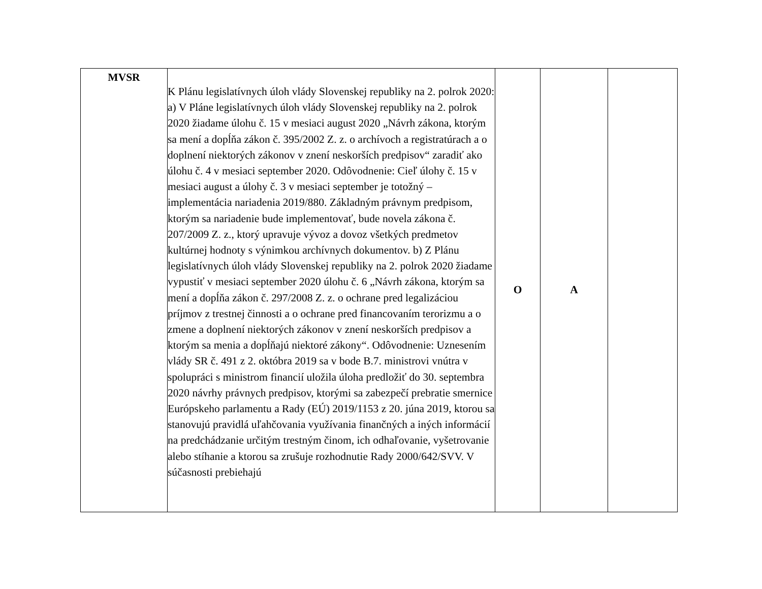| MVSR | K Plánu legislatívnych úloh vlády Slovenskej republiky na 2. polrok 2020: a) V Pláne legislatívnych úloh vlády Slovenskej republiky na 2. polrok 2020 žiadame úlohu č. 15 v mesiaci august 2020 „Návrh zákona, ktorým sa mení a dopĺňa zákon č. 395/2002 Z. z. o archívoch a registratúrach a o doplnení niektorých zákonov v znení neskorších predpisov“ zaradiť ako úlohu č. 4 v mesiaci september 2020. Odôvodnenie: Cieľ úlohy č. 15 v mesiaci august a úlohy č. 3 v mesiaci september je totožný – implementácia nariadenia 2019/880. Základným právnym predpisom, ktorým sa nariadenie bude implementovať, bude novela zákona č. 207/2009 Z. z., ktorý upravuje vývoz a dovoz všetkých predmetov kultúrnej hodnoty s výnimkou archívnych dokumentov. b) Z Plánu legislatívnych úloh vlády Slovenskej republiky na 2. polrok 2020 žiadame vypustiť v mesiaci september 2020 úlohu č. 6 „Návrh zákona, ktorým sa mení a dopĺňa zákon č. 297/2008 Z. z. o ochrane pred legalizáciou príjmov z trestnej činnosti a o ochrane pred financovaním terorizmu a o zmene a doplnení niektorých zákonov v znení neskorších predpisov a ktorým sa menia a dopĺňajú niektoré zákony“. Odôvodnenie: Uznesením vlády SR č. 491 z 2. októbra 2019 sa v bode B.7. ministrovi vnútra v spolupráci s ministrom financií uložila úloha predložiť do 30. septembra 2020 návrhy právnych predpisov, ktorými sa zabezpečí prebratie smernice Európskeho parlamentu a Rady (EÚ) 2019/1153 z 20. júna 2019, ktorou sa stanovujú pravidlá uľahčovania využívania finančných a iných informácií na predchádzanie určitým trestným činom, ich odhaľovanie, vyšetrovanie alebo stíhanie a ktorou sa zrušuje rozhodnutie Rady 2000/642/SVV. V súčasnosti prebiehajú | O | A | |